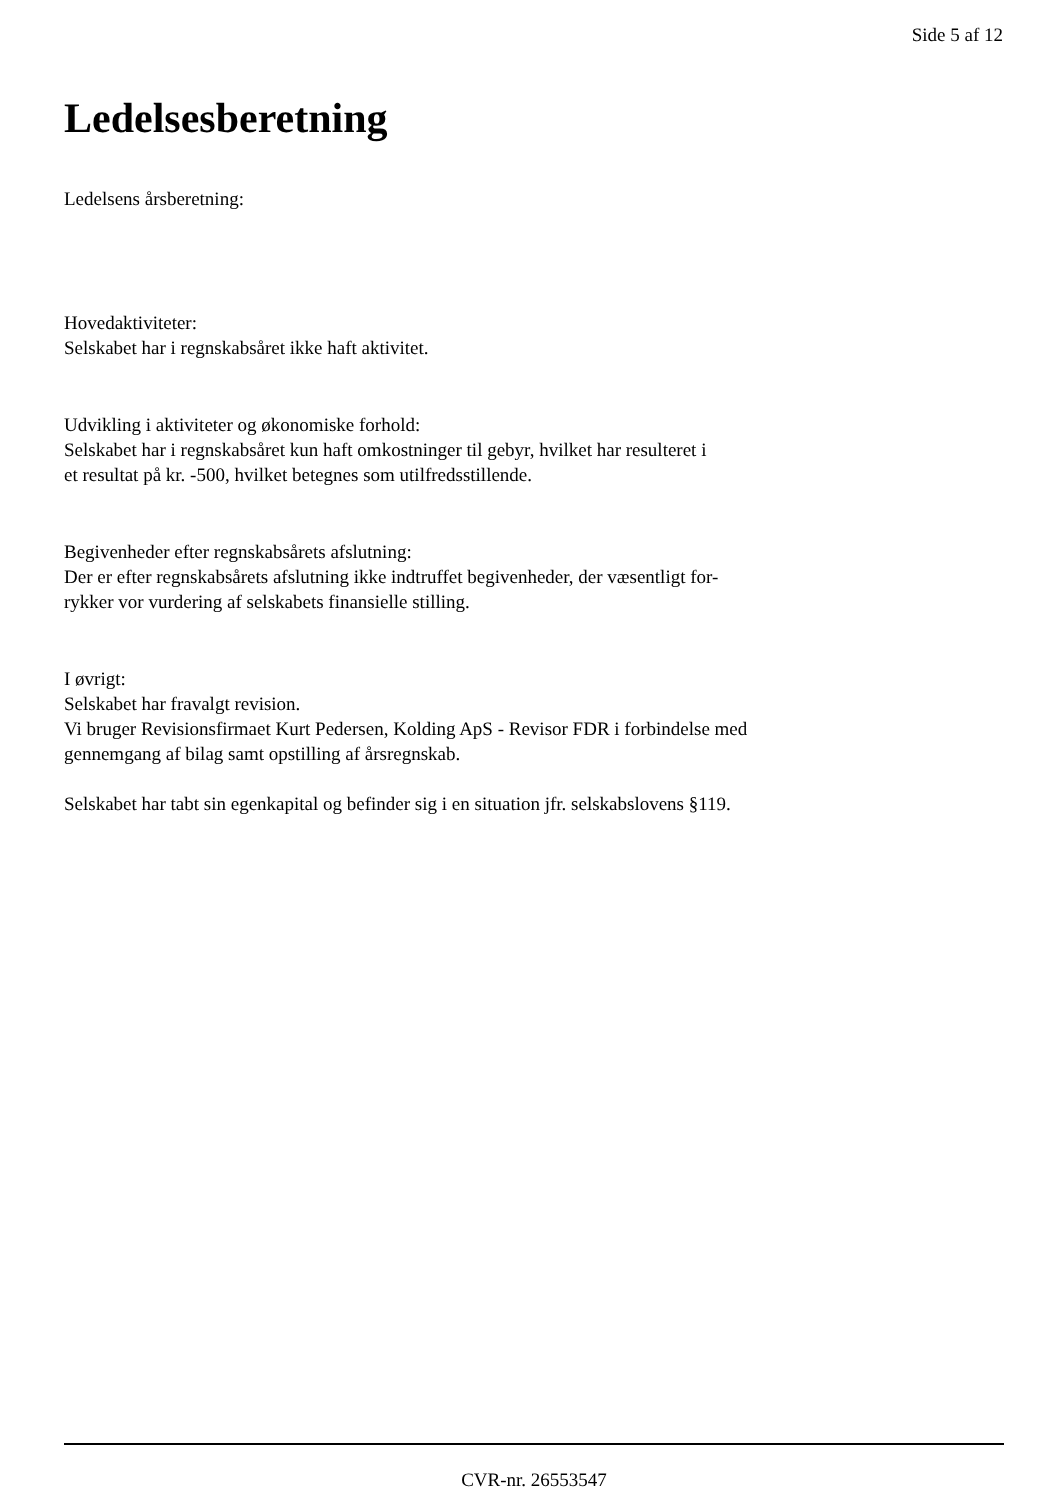Side 5 af 12
Ledelsesberetning
Ledelsens årsberetning:
Hovedaktiviteter:
Selskabet har i regnskabsåret ikke haft aktivitet.
Udvikling i aktiviteter og økonomiske forhold:
Selskabet har i regnskabsåret kun haft omkostninger til gebyr, hvilket har resulteret i
et resultat på kr. -500, hvilket betegnes som utilfredsstillende.
Begivenheder efter regnskabsårets afslutning:
Der er efter regnskabsårets afslutning ikke indtruffet begivenheder, der væsentligt for-
rykker vor vurdering af selskabets finansielle stilling.
I øvrigt:
Selskabet har fravalgt revision.
Vi bruger Revisionsfirmaet Kurt Pedersen, Kolding ApS - Revisor FDR i forbindelse med
gennemgang af bilag samt opstilling af årsregnskab.
Selskabet har tabt sin egenkapital og befinder sig i en situation jfr. selskabslovens §119.
CVR-nr. 26553547